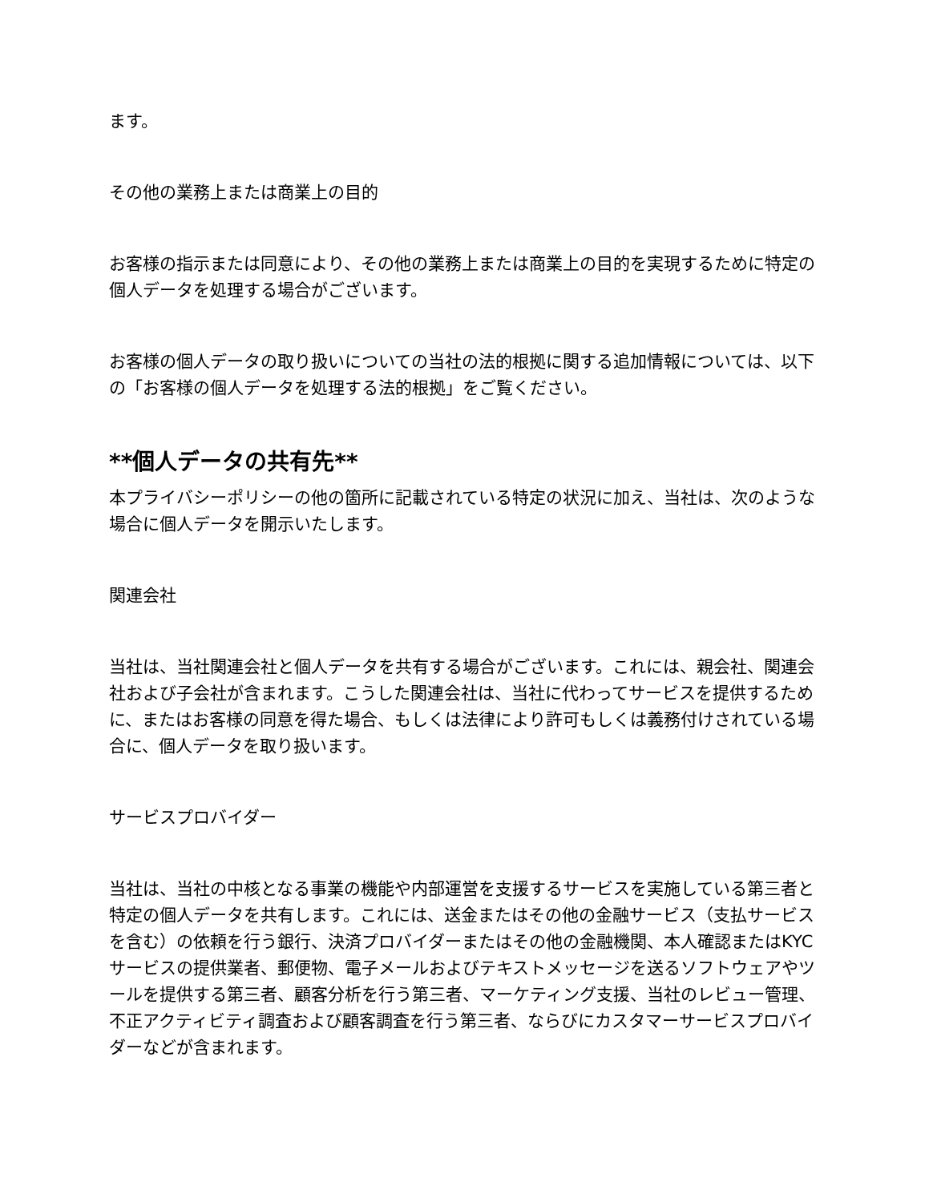ます。
その他の業務上または商業上の目的
お客様の指示または同意により、その他の業務上または商業上の目的を実現するために特定の個人データを処理する場合がございます。
お客様の個人データの取り扱いについての当社の法的根拠に関する追加情報については、以下の「お客様の個人データを処理する法的根拠」をご覧ください。
**個人データの共有先**
本プライバシーポリシーの他の箇所に記載されている特定の状況に加え、当社は、次のような場合に個人データを開示いたします。
関連会社
当社は、当社関連会社と個人データを共有する場合がございます。これには、親会社、関連会社および子会社が含まれます。こうした関連会社は、当社に代わってサービスを提供するために、またはお客様の同意を得た場合、もしくは法律により許可もしくは義務付けされている場合に、個人データを取り扱います。
サービスプロバイダー
当社は、当社の中核となる事業の機能や内部運営を支援するサービスを実施している第三者と特定の個人データを共有します。これには、送金またはその他の金融サービス（支払サービスを含む）の依頼を行う銀行、決済プロバイダーまたはその他の金融機関、本人確認またはKYCサービスの提供業者、郵便物、電子メールおよびテキストメッセージを送るソフトウェアやツールを提供する第三者、顧客分析を行う第三者、マーケティング支援、当社のレビュー管理、不正アクティビティ調査および顧客調査を行う第三者、ならびにカスタマーサービスプロバイダーなどが含まれます。